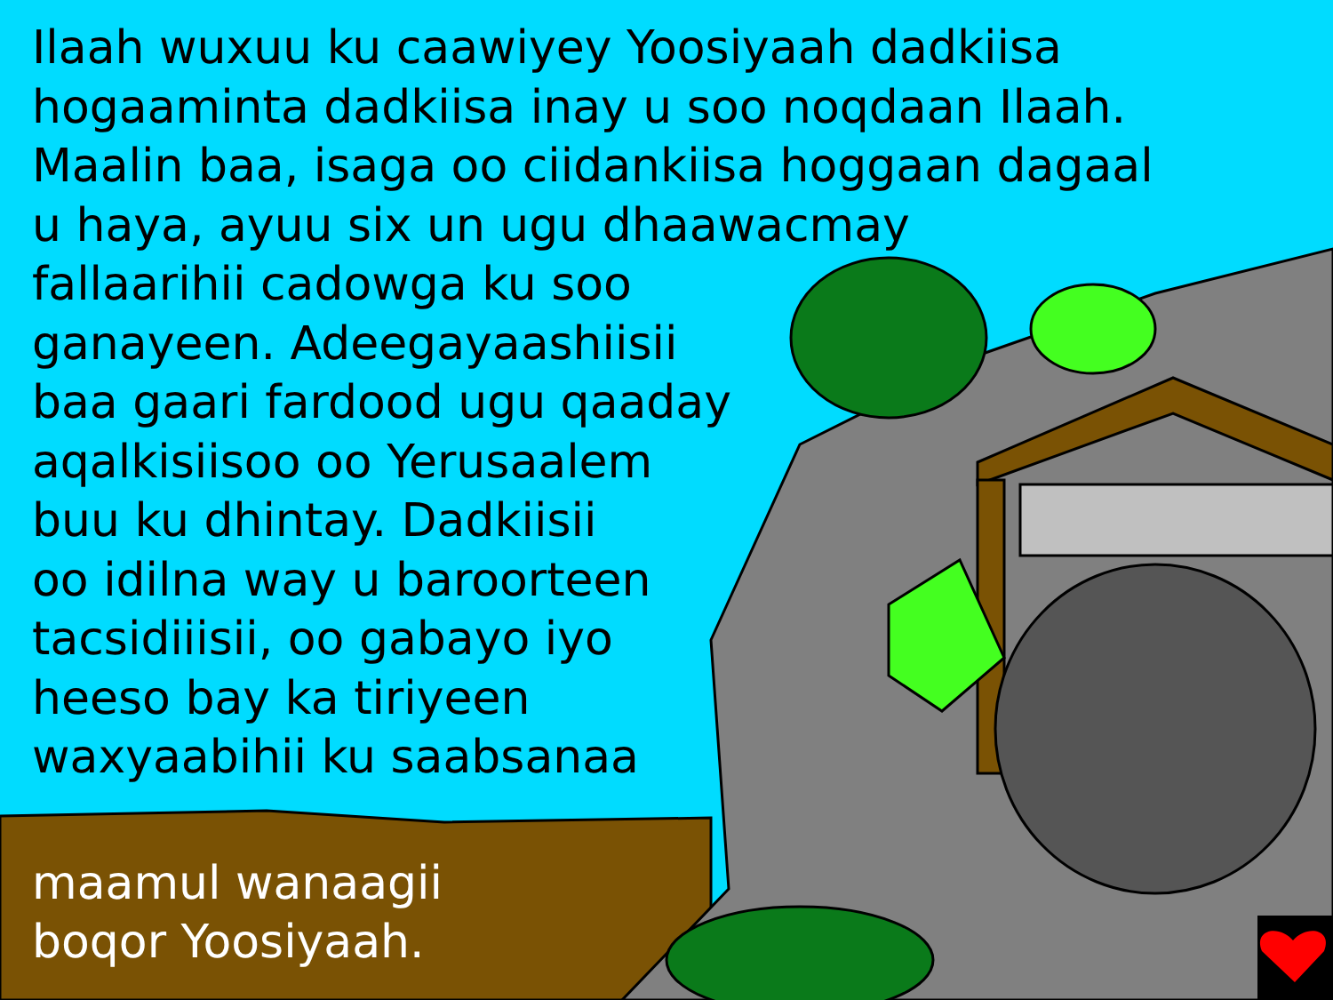Ilaah wuxuu ku caawiyey Yoosiyaah dadkiisa
hogaaminta dadkiisa inay u soo noqdaan Ilaah.
Maalin baa, isaga oo ciidankiisa hoggaan dagaal
u haya, ayuu six un ugu dhaawacmay
fallaarihii cadowga ku soo
ganayeen. Adeegayaashiisii
baa gaari fardood ugu qaaday
aqalkisiisoo oo Yerusaalem
buu ku dhintay. Dadkiisii
oo idilna way u baroorteen
tacsidiiisii, oo gabayo iyo
heeso bay ka tiriyeen
waxyaabihii ku saabsanaa
maamul wanaagii
boqor Yoosiyaah.